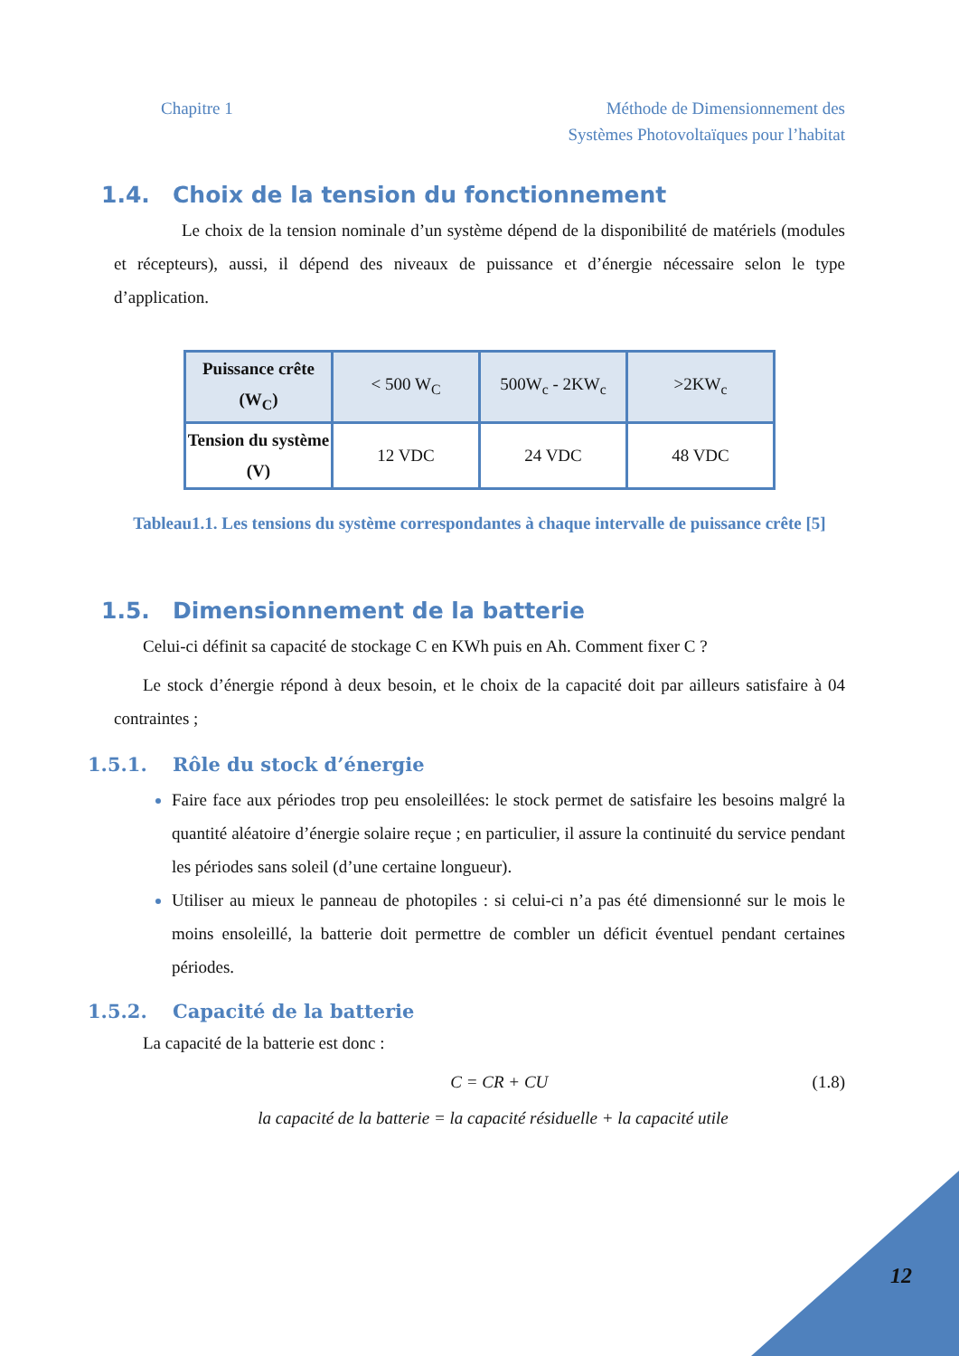Chapitre 1 Méthode de Dimensionnement des
Systèmes Photovoltaïques pour l’habitat
1.4. Choix de la tension du fonctionnement
Le choix de la tension nominale d’un système dépend de la disponibilité de matériels (modules et récepteurs), aussi, il dépend des niveaux de puissance et d’énergie nécessaire selon le type d’application.
| Puissance crête (W<sub>C</sub>) | < 500 W<sub>C</sub> | 500W<sub>c</sub> - 2KW<sub>c</sub> | >2KW<sub>c</sub> |
| Tension du système (V) | 12 VDC | 24 VDC | 48 VDC |
Tableau1.1. Les tensions du système correspondantes à chaque intervalle de puissance crête [5]
1.5. Dimensionnement de la batterie
Celui-ci définit sa capacité de stockage C en KWh puis en Ah. Comment fixer C ?
Le stock d’énergie répond à deux besoin, et le choix de la capacité doit par ailleurs satisfaire à 04 contraintes ;
1.5.1. Rôle du stock d’énergie
Faire face aux périodes trop peu ensoleillées: le stock permet de satisfaire les besoins malgré la quantité aléatoire d’énergie solaire reçue ; en particulier, il assure la continuité du service pendant les périodes sans soleil (d’une certaine longueur).
Utiliser au mieux le panneau de photopiles : si celui-ci n’a pas été dimensionné sur le mois le moins ensoleillé, la batterie doit permettre de combler un déficit éventuel pendant certaines périodes.
1.5.2. Capacité de la batterie
La capacité de la batterie est donc :
C = CR + CU (1.8)
la capacité de la batterie = la capacité résiduelle + la capacité utile
12